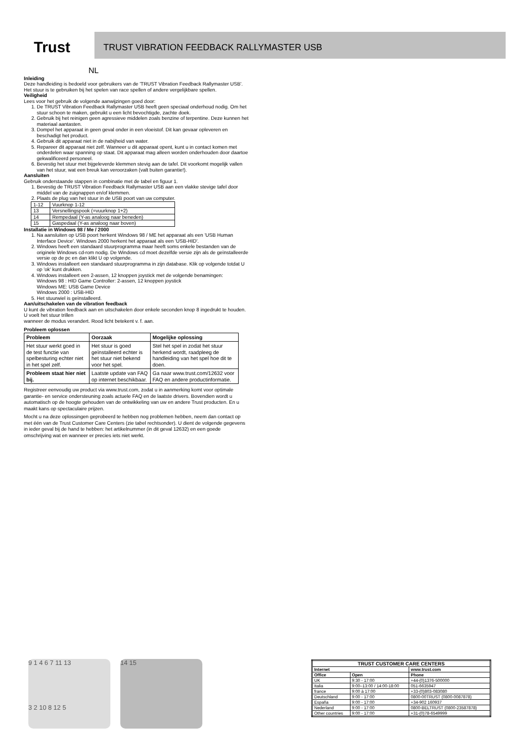Trust
TRUST VIBRATION FEEDBACK RALLYMASTER USB
NL
Inleiding
Deze handleiding is bedoeld voor gebruikers van de 'TRUST Vibration Feedback Rallymaster USB'. Het stuur is te gebruiken bij het spelen van race spellen of andere vergelijkbare spellen.
Veiligheid
Lees voor het gebruik de volgende aanwijzingen goed door:
1. De TRUST Vibration Feedback Rallymaster USB heeft geen speciaal onderhoud nodig. Om het stuur schoon te maken, gebruikt u een licht bevochtigde, zachte doek.
2. Gebruik bij het reinigen geen agressieve middelen zoals benzine of terpentine. Deze kunnen het materiaal aantasten.
3. Dompel het apparaat in geen geval onder in een vloeistof. Dit kan gevaar opleveren en beschadigt het product.
4. Gebruik dit apparaat niet in de nabijheid van water.
5. Repareer dit apparaat niet zelf. Wanneer u dit apparaat opent, kunt u in contact komen met onderdelen waar spanning op staat. Dit apparaat mag alleen worden onderhouden door daartoe gekwalificeerd personeel.
6. Bevestig het stuur met bijgeleverde klemmen stevig aan de tafel. Dit voorkomt mogelijk vallen van het stuur, wat een breuk kan veroorzaken (valt buiten garantie!).
Aansluiten
Gebruik onderstaande stappen in combinatie met de tabel en figuur 1.
1. Bevestig de TRUST Vibration Feedback Rallymaster USB aan een vlakke stevige tafel door middel van de zuignappen en/of klemmen.
2. Plaats de plug van het stuur in de USB poort van uw computer.
| 1-12 | Vuurknop 1-12 |
| 13 | Versnellingspook (=vuurknop 1+2) |
| 14 | Rempedaal (Y-as analoog naar beneden) |
| 15 | Gaspedaal (Y-as analoog naar boven) |
Installatie in Windows 98 / Me / 2000
1. Na aansluiten op USB poort herkent Windows 98 / ME het apparaat als een 'USB Human Interface Device'. Windows 2000 herkent het apparaat als een 'USB-HID'.
2. Windows heeft een standaard stuurprogramma maar heeft soms enkele bestanden van de originele Windows cd-rom nodig. De Windows cd moet dezelfde versie zijn als de geïnstalleerde versie op de pc en dan klikt U op volgende.
3. Windows installeert een standaard stuurprogramma in zijn database. Klik op volgende totdat U op 'ok' kunt drukken.
4. Windows installeert een 2-assen, 12 knoppen joystick met de volgende benamingen:
Windows 98 : HID Game Controller: 2-assen, 12 knoppen joystick
Windows ME: USB Game Device
Windows 2000 : USB-HID
5. Het stuurwiel is geïnstalleerd.
Aan/uitschakelen van de vibration feedback
U kunt de vibration feedback aan en uitschakelen door enkele seconden knop 8 ingedrukt te houden. U voelt het stuur trillen
wanneer de modus verandert. Rood licht betekent v. f. aan.
Probleem oplossen
| Probleem | Oorzaak | Mogelijke oplossing |
| Het stuur werkt goed in de test functie van spelbesturing echter niet in het spel zelf. | Het stuur is goed geïnstalleerd echter is het stuur niet bekend voor het spel. | Stel het spel in zodat het stuur herkend wordt, raadpleeg de handleiding van het spel hoe dit te doen. |
| Probleem staat hier niet bij. | Laatste update van FAQ op internet beschikbaar. | Ga naar www.trust.com/12632 voor FAQ en andere productinformatie. |
Registreer eenvoudig uw product via www.trust.com, zodat u in aanmerking komt voor optimale garantie- en service ondersteuning zoals actuele FAQ en de laatste drivers. Bovendien wordt u automatisch op de hoogte gehouden van de ontwikkeling van uw en andere Trust producten. En u maakt kans op spectaculaire prijzen.
Mocht u na deze oplossingen geprobeerd te hebben nog problemen hebben, neem dan contact op met één van de Trust Customer Care Centers (zie tabel rechtsonder). U dient de volgende gegevens in ieder geval bij de hand te hebben: het artikelnummer (in dit geval 12632) en een goede omschrijving wat en wanneer er precies iets niet werkt.
9 1 4 6 7 11 13
3 2 10 8 12 5
14 15
| TRUST CUSTOMER CARE CENTERS | | |
| --- | --- | --- |
| Internet | | www.trust.com |
| Office | Open | Phone |
| UK | 9:30 - 17:00 | +44-(0)1376-500000 |
| Italia | 9:00–13:00 / 14:00-18:00 | 051-6635947 |
| france | 9:00 à 17:00 | +33-(0)803-083080 |
| Deutschland | 9:00 - 17:00 | 0800-00TRUST (0800-0087878) |
| España | 9:00 - 17:00 | +34-902 160937 |
| Nederland | 9:00 - 17:00 | 0800-BELTRUST (0800-23587878) |
| Other countries | 9:00 - 17:00 | +31-(0)78-6549999 |